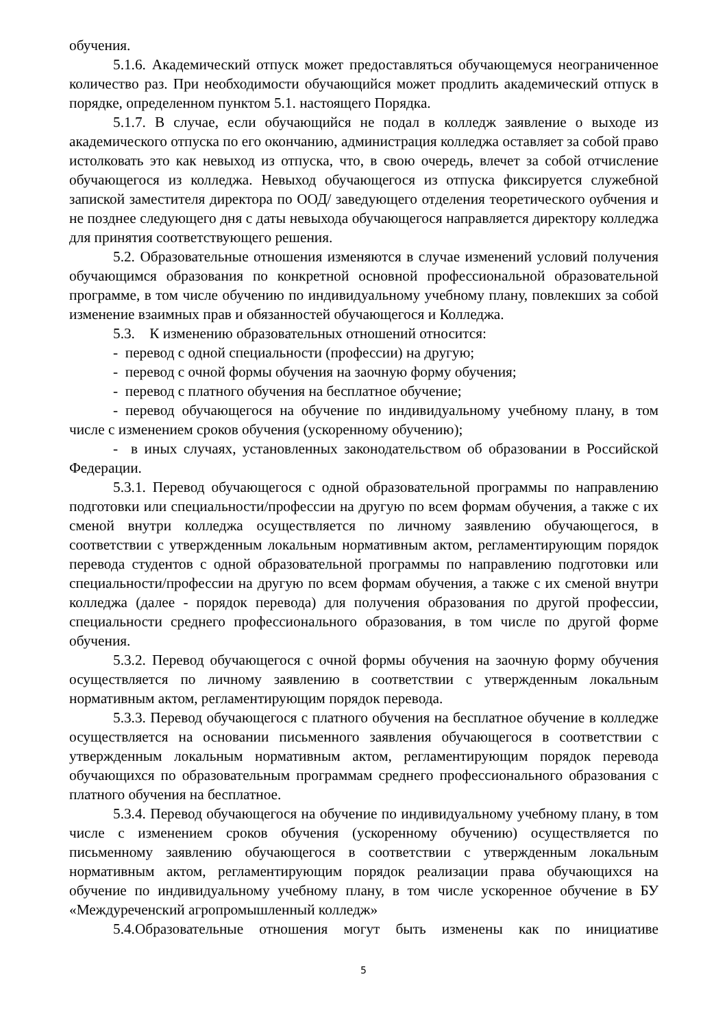обучения.
5.1.6. Академический отпуск может предоставляться обучающемуся неограниченное количество раз. При необходимости обучающийся может продлить академический отпуск в порядке, определенном пунктом 5.1. настоящего Порядка.
5.1.7. В случае, если обучающийся не подал в колледж заявление о выходе из академического отпуска по его окончанию, администрация колледжа оставляет за собой право истолковать это как невыход из отпуска, что, в свою очередь, влечет за собой отчисление обучающегося из колледжа. Невыход обучающегося из отпуска фиксируется служебной запиской заместителя директора по ООД/ заведующего отделения теоретического оубчения и не позднее следующего дня с даты невыхода обучающегося направляется директору колледжа для принятия соответствующего решения.
5.2. Образовательные отношения изменяются в случае изменений условий получения обучающимся образования по конкретной основной профессиональной образовательной программе, в том числе обучению по индивидуальному учебному плану, повлекших за собой изменение взаимных прав и обязанностей обучающегося и Колледжа.
5.3. К изменению образовательных отношений относится:
- перевод с одной специальности (профессии) на другую;
- перевод с очной формы обучения на заочную форму обучения;
- перевод с платного обучения на бесплатное обучение;
- перевод обучающегося на обучение по индивидуальному учебному плану, в том числе с изменением сроков обучения (ускоренному обучению);
- в иных случаях, установленных законодательством об образовании в Российской Федерации.
5.3.1. Перевод обучающегося с одной образовательной программы по направлению подготовки или специальности/профессии на другую по всем формам обучения, а также с их сменой внутри колледжа осуществляется по личному заявлению обучающегося, в соответствии с утвержденным локальным нормативным актом, регламентирующим порядок перевода студентов с одной образовательной программы по направлению подготовки или специальности/профессии на другую по всем формам обучения, а также с их сменой внутри колледжа (далее - порядок перевода) для получения образования по другой профессии, специальности среднего профессионального образования, в том числе по другой форме обучения.
5.3.2. Перевод обучающегося с очной формы обучения на заочную форму обучения осуществляется по личному заявлению в соответствии с утвержденным локальным нормативным актом, регламентирующим порядок перевода.
5.3.3. Перевод обучающегося с платного обучения на бесплатное обучение в колледже осуществляется на основании письменного заявления обучающегося в соответствии с утвержденным локальным нормативным актом, регламентирующим порядок перевода обучающихся по образовательным программам среднего профессионального образования с платного обучения на бесплатное.
5.3.4. Перевод обучающегося на обучение по индивидуальному учебному плану, в том числе с изменением сроков обучения (ускоренному обучению) осуществляется по письменному заявлению обучающегося в соответствии с утвержденным локальным нормативным актом, регламентирующим порядок реализации права обучающихся на обучение по индивидуальному учебному плану, в том числе ускоренное обучение в БУ «Междуреченский агропромышленный колледж»
5.4.Образовательные отношения могут быть изменены как по инициативе
5